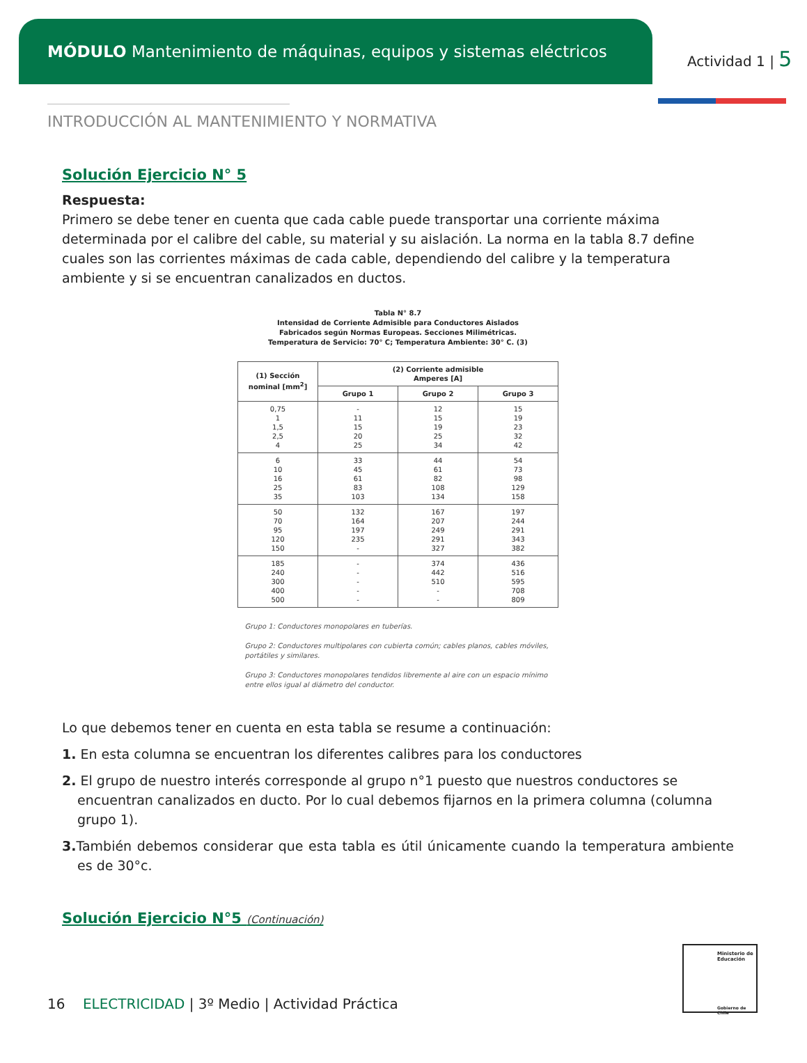MÓDULO Mantenimiento de máquinas, equipos y sistemas eléctricos
Actividad 1 | 5
INTRODUCCIÓN AL MANTENIMIENTO Y NORMATIVA
Solución Ejercicio N° 5
Respuesta:
Primero se debe tener en cuenta que cada cable puede transportar una corriente máxima determinada por el calibre del cable, su material y su aislación. La norma en la tabla 8.7 define cuales son las corrientes máximas de cada cable, dependiendo del calibre y la temperatura ambiente y si se encuentran canalizados en ductos.
Tabla N° 8.7
Intensidad de Corriente Admisible para Conductores Aislados
Fabricados según Normas Europeas. Secciones Milimétricas.
Temperatura de Servicio: 70° C; Temperatura Ambiente: 30° C. (3)
| (1) Sección nominal [mm<sup>2</sup>] | (2) Corriente admisible Amperes [A] | | |
| --- | --- | --- | --- |
| | Grupo 1 | Grupo 2 | Grupo 3 |
| 0,75 1 1,5 2,5 4 | - 11 15 20 25 | 12 15 19 25 34 | 15 19 23 32 42 |
| 6 10 16 25 35 | 33 45 61 83 103 | 44 61 82 108 134 | 54 73 98 129 158 |
| 50 70 95 120 150 | 132 164 197 235 - | 167 207 249 291 327 | 197 244 291 343 382 |
| 185 240 300 400 500 | - - - - - | 374 442 510 - - | 436 516 595 708 809 |
Grupo 1: Conductores monopolares en tuberías.
Grupo 2: Conductores multipolares con cubierta común; cables planos, cables móviles, portátiles y similares.
Grupo 3: Conductores monopolares tendidos libremente al aire con un espacio mínimo entre ellos igual al diámetro del conductor.
Lo que debemos tener en cuenta en esta tabla se resume a continuación:
1. En esta columna se encuentran los diferentes calibres para los conductores
2. El grupo de nuestro interés corresponde al grupo n°1 puesto que nuestros conductores se encuentran canalizados en ducto. Por lo cual debemos fijarnos en la primera columna (columna grupo 1).
3. También debemos considerar que esta tabla es útil únicamente cuando la temperatura ambiente es de 30°c.
Solución Ejercicio N°5 (Continuación)
Ministerio de Educación
Gobierno de Chile
16 ELECTRICIDAD | 3º Medio | Actividad Práctica